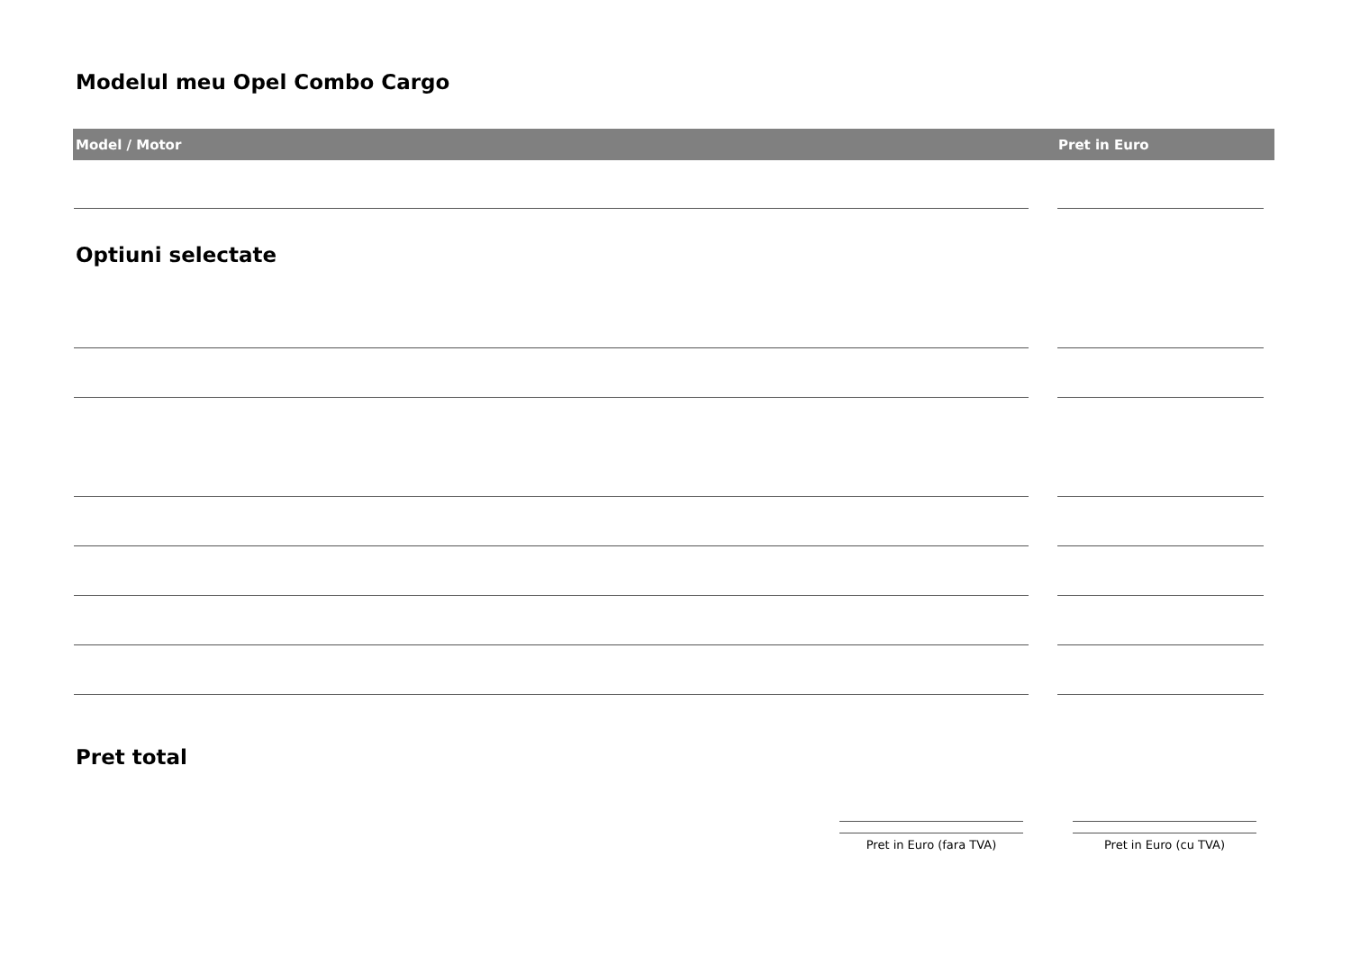Modelul meu Opel Combo Cargo
Model / Motor Pret in Euro
Optiuni selectate
Pret total
Pret in Euro (fara TVA) Pret in Euro (cu TVA)